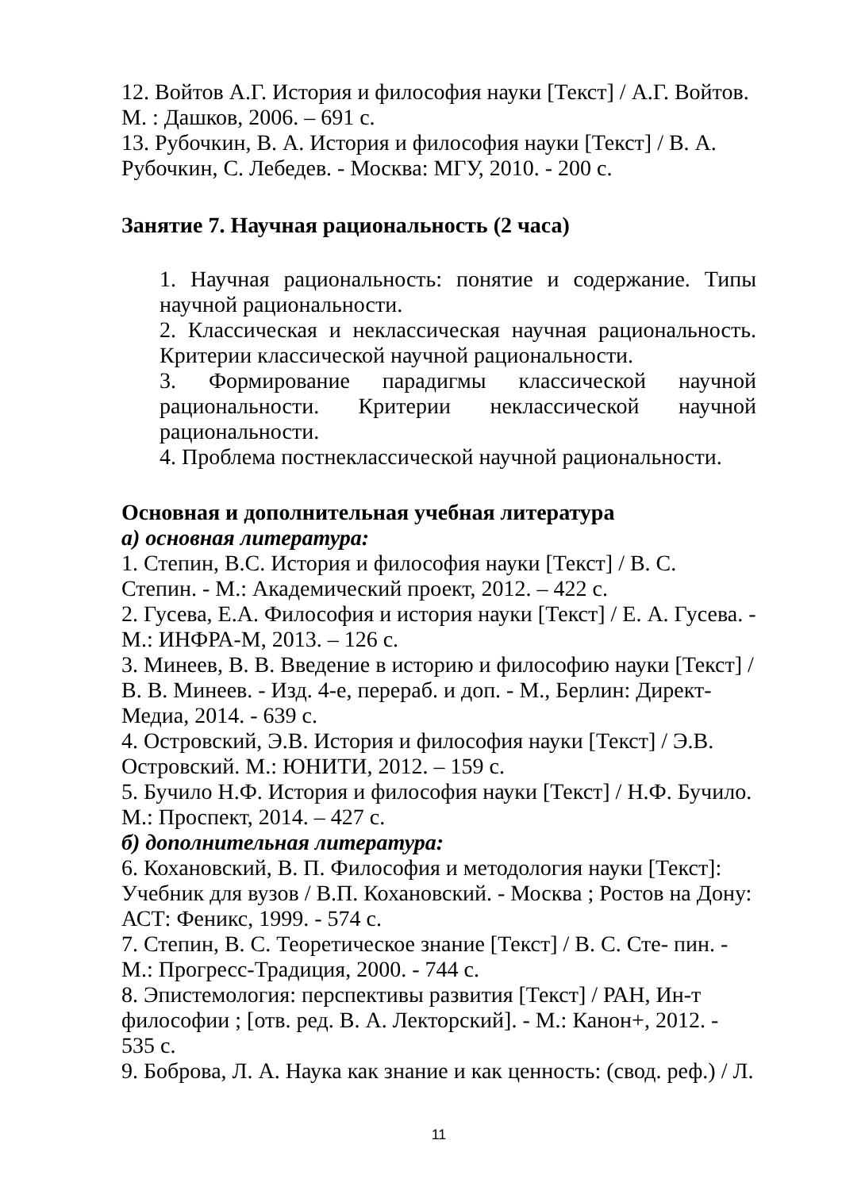12. Войтов А.Г. История и философия науки [Текст] / А.Г. Войтов. М. : Дашков, 2006. – 691 с.
13. Рубочкин, В. А. История и философия науки [Текст] / В. А. Рубочкин, С. Лебедев. - Москва: МГУ, 2010. - 200 с.
Занятие 7. Научная рациональность (2 часа)
1. Научная рациональность: понятие и содержание. Типы научной рациональности.
2. Классическая и неклассическая научная рациональность. Критерии классической научной рациональности.
3. Формирование парадигмы классической научной рациональности. Критерии неклассической научной рациональности.
4. Проблема постнеклассической научной рациональности.
Основная и дополнительная учебная литература
а) основная литература:
1. Степин, В.С. История и философия науки [Текст] / В. С. Степин. - М.: Академический проект, 2012. – 422 с.
2. Гусева, Е.А. Философия и история науки [Текст] / Е. А. Гусева. - М.: ИНФРА-М, 2013. – 126 с.
3. Минеев, В. В. Введение в историю и философию науки [Текст] / В. В. Минеев. - Изд. 4-е, перераб. и доп. - М., Берлин: Директ-Медиа, 2014. - 639 с.
4. Островский, Э.В. История и философия науки [Текст] / Э.В. Островский. М.: ЮНИТИ, 2012. – 159 с.
5. Бучило Н.Ф. История и философия науки [Текст] / Н.Ф. Бучило. М.: Проспект, 2014. – 427 с.
б) дополнительная литература:
6. Кохановский, В. П. Философия и методология науки [Текст]: Учебник для вузов / В.П. Кохановский. - Москва ; Ростов на Дону: АСТ: Феникс, 1999. - 574 с.
7. Степин, В. С. Теоретическое знание [Текст] / В. С. Сте- пин. - М.: Прогресс-Традиция, 2000. - 744 с.
8. Эпистемология: перспективы развития [Текст] / РАН, Ин-т философии ; [отв. ред. В. А. Лекторский]. - М.: Канон+, 2012. - 535 с.
9. Боброва, Л. А. Наука как знание и как ценность: (свод. реф.) / Л.
11